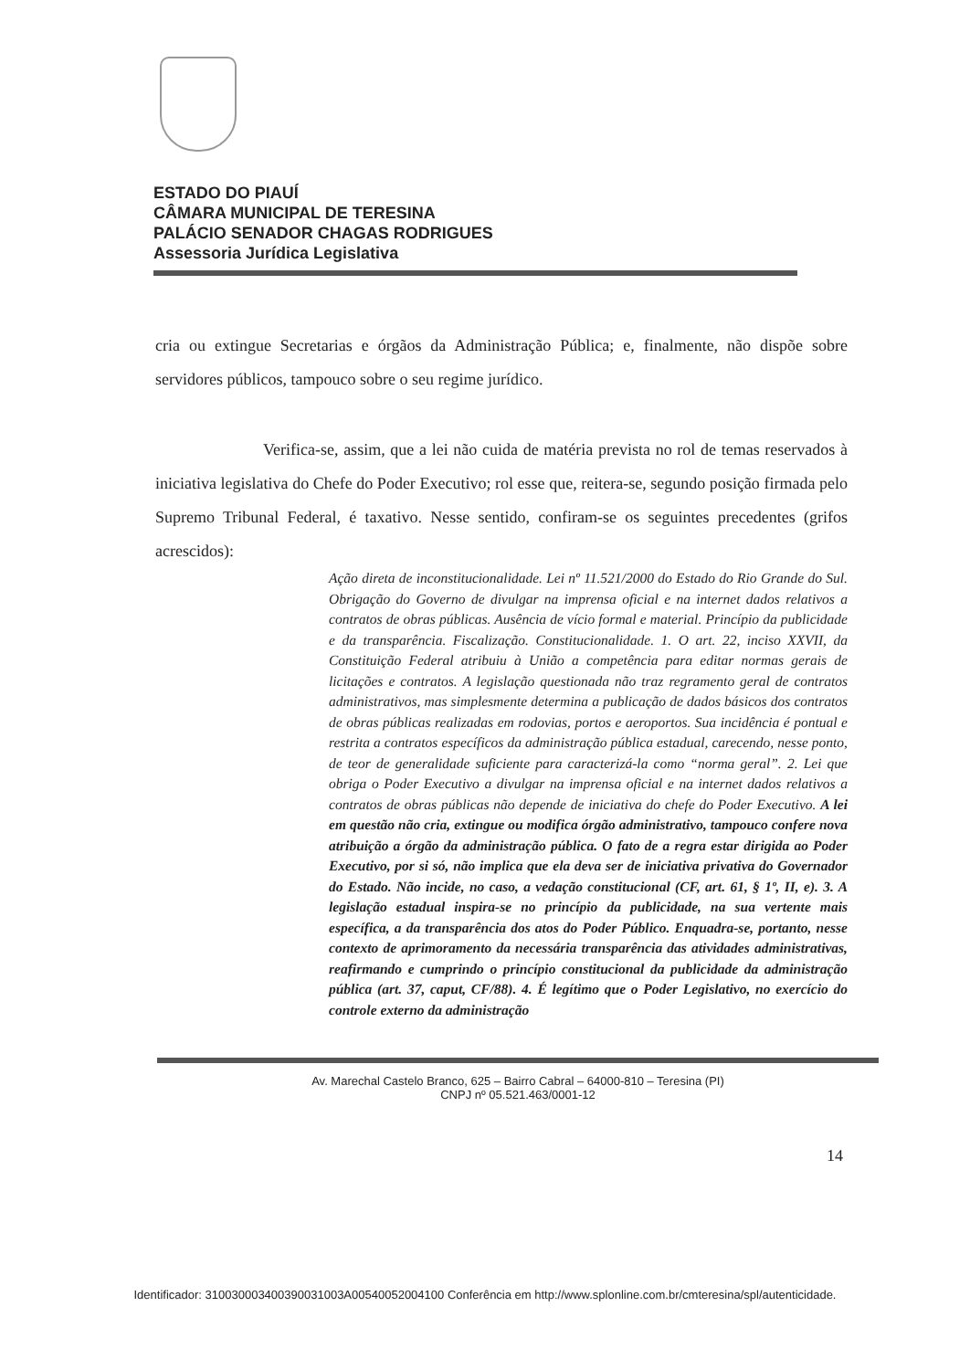ESTADO DO PIAUÍ
CÂMARA MUNICIPAL DE TERESINA
PALÁCIO SENADOR CHAGAS RODRIGUES
Assessoria Jurídica Legislativa
cria ou extingue Secretarias e órgãos da Administração Pública; e, finalmente, não dispõe sobre servidores públicos, tampouco sobre o seu regime jurídico.
Verifica-se, assim, que a lei não cuida de matéria prevista no rol de temas reservados à iniciativa legislativa do Chefe do Poder Executivo; rol esse que, reitera-se, segundo posição firmada pelo Supremo Tribunal Federal, é taxativo. Nesse sentido, confiram-se os seguintes precedentes (grifos acrescidos):
Ação direta de inconstitucionalidade. Lei nº 11.521/2000 do Estado do Rio Grande do Sul. Obrigação do Governo de divulgar na imprensa oficial e na internet dados relativos a contratos de obras públicas. Ausência de vício formal e material. Princípio da publicidade e da transparência. Fiscalização. Constitucionalidade. 1. O art. 22, inciso XXVII, da Constituição Federal atribuiu à União a competência para editar normas gerais de licitações e contratos. A legislação questionada não traz regramento geral de contratos administrativos, mas simplesmente determina a publicação de dados básicos dos contratos de obras públicas realizadas em rodovias, portos e aeroportos. Sua incidência é pontual e restrita a contratos específicos da administração pública estadual, carecendo, nesse ponto, de teor de generalidade suficiente para caracterizá-la como “norma geral”. 2. Lei que obriga o Poder Executivo a divulgar na imprensa oficial e na internet dados relativos a contratos de obras públicas não depende de iniciativa do chefe do Poder Executivo. A lei em questão não cria, extingue ou modifica órgão administrativo, tampouco confere nova atribuição a órgão da administração pública. O fato de a regra estar dirigida ao Poder Executivo, por si só, não implica que ela deva ser de iniciativa privativa do Governador do Estado. Não incide, no caso, a vedação constitucional (CF, art. 61, § 1º, II, e). 3. A legislação estadual inspira-se no princípio da publicidade, na sua vertente mais específica, a da transparência dos atos do Poder Público. Enquadra-se, portanto, nesse contexto de aprimoramento da necessária transparência das atividades administrativas, reafirmando e cumprindo o princípio constitucional da publicidade da administração pública (art. 37, caput, CF/88). 4. É legítimo que o Poder Legislativo, no exercício do controle externo da administração
Av. Marechal Castelo Branco, 625 – Bairro Cabral – 64000-810 – Teresina (PI)
CNPJ nº 05.521.463/0001-12
14
Identificador: 310030003400390031003A00540052004100 Conferência em http://www.splonline.com.br/cmteresina/spl/autenticidade.